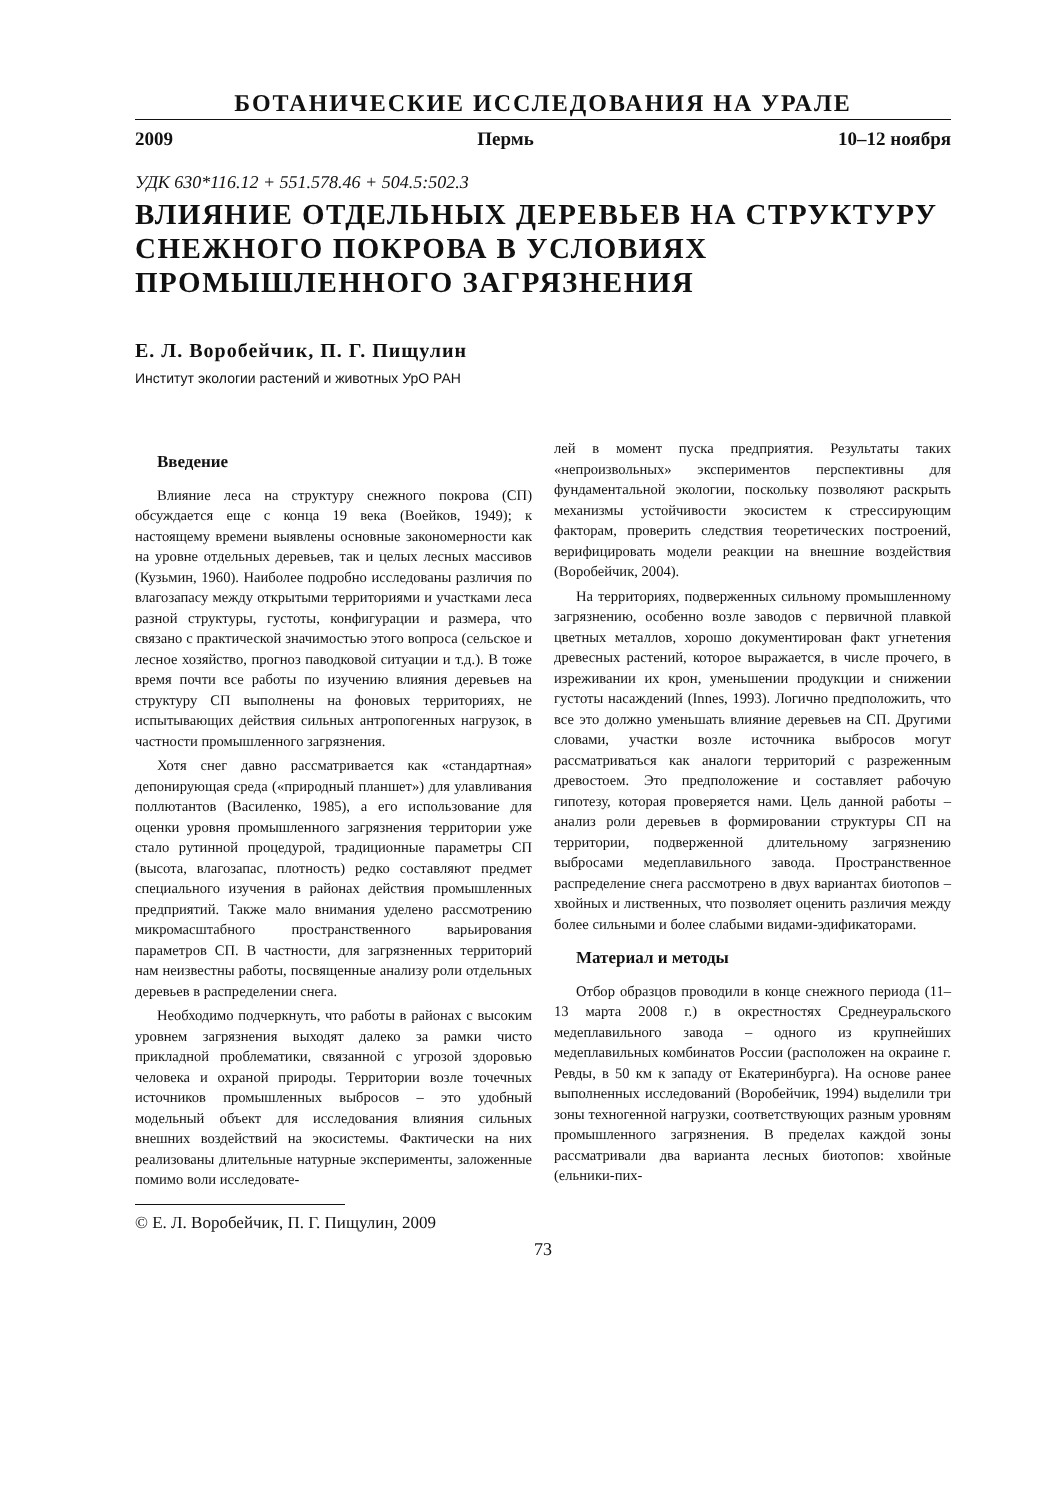БОТАНИЧЕСКИЕ ИССЛЕДОВАНИЯ НА УРАЛЕ
2009 Пермь 10–12 ноября
УДК 630*116.12 + 551.578.46 + 504.5:502.3
ВЛИЯНИЕ ОТДЕЛЬНЫХ ДЕРЕВЬЕВ НА СТРУКТУРУ СНЕЖНОГО ПОКРОВА В УСЛОВИЯХ ПРОМЫШЛЕННОГО ЗАГРЯЗНЕНИЯ
Е. Л. Воробейчик, П. Г. Пищулин
Институт экологии растений и животных УрО РАН
Введение
Влияние леса на структуру снежного покрова (СП) обсуждается еще с конца 19 века (Воейков, 1949); к настоящему времени выявлены основные закономерности как на уровне отдельных деревьев, так и целых лесных массивов (Кузьмин, 1960). Наиболее подробно исследованы различия по влагозапасу между открытыми территориями и участками леса разной структуры, густоты, конфигурации и размера, что связано с практической значимостью этого вопроса (сельское и лесное хозяйство, прогноз паводковой ситуации и т.д.). В тоже время почти все работы по изучению влияния деревьев на структуру СП выполнены на фоновых территориях, не испытывающих действия сильных антропогенных нагрузок, в частности промышленного загрязнения.
Хотя снег давно рассматривается как «стандартная» депонирующая среда («природный планшет») для улавливания поллютантов (Василенко, 1985), а его использование для оценки уровня промышленного загрязнения территории уже стало рутинной процедурой, традиционные параметры СП (высота, влагозапас, плотность) редко составляют предмет специального изучения в районах действия промышленных предприятий. Также мало внимания уделено рассмотрению микромасштабного пространственного варьирования параметров СП. В частности, для загрязненных территорий нам неизвестны работы, посвященные анализу роли отдельных деревьев в распределении снега.
Необходимо подчеркнуть, что работы в районах с высоким уровнем загрязнения выходят далеко за рамки чисто прикладной проблематики, связанной с угрозой здоровью человека и охраной природы. Территории возле точечных источников промышленных выбросов – это удобный модельный объект для исследования влияния сильных внешних воздействий на экосистемы. Фактически на них реализованы длительные натурные эксперименты, заложенные помимо воли исследовате-
© Е. Л. Воробейчик, П. Г. Пищулин, 2009
лей в момент пуска предприятия. Результаты таких «непроизвольных» экспериментов перспективны для фундаментальной экологии, поскольку позволяют раскрыть механизмы устойчивости экосистем к стрессирующим факторам, проверить следствия теоретических построений, верифицировать модели реакции на внешние воздействия (Воробейчик, 2004).
На территориях, подверженных сильному промышленному загрязнению, особенно возле заводов с первичной плавкой цветных металлов, хорошо документирован факт угнетения древесных растений, которое выражается, в числе прочего, в изреживании их крон, уменьшении продукции и снижении густоты насаждений (Innes, 1993). Логично предположить, что все это должно уменьшать влияние деревьев на СП. Другими словами, участки возле источника выбросов могут рассматриваться как аналоги территорий с разреженным древостоем. Это предположение и составляет рабочую гипотезу, которая проверяется нами. Цель данной работы – анализ роли деревьев в формировании структуры СП на территории, подверженной длительному загрязнению выбросами медеплавильного завода. Пространственное распределение снега рассмотрено в двух вариантах биотопов – хвойных и лиственных, что позволяет оценить различия между более сильными и более слабыми видами-эдификаторами.
Материал и методы
Отбор образцов проводили в конце снежного периода (11–13 марта 2008 г.) в окрестностях Среднеуральского медеплавильного завода – одного из крупнейших медеплавильных комбинатов России (расположен на окраине г. Ревды, в 50 км к западу от Екатеринбурга). На основе ранее выполненных исследований (Воробейчик, 1994) выделили три зоны техногенной нагрузки, соответствующих разным уровням промышленного загрязнения. В пределах каждой зоны рассматривали два варианта лесных биотопов: хвойные (ельники-пих-
73